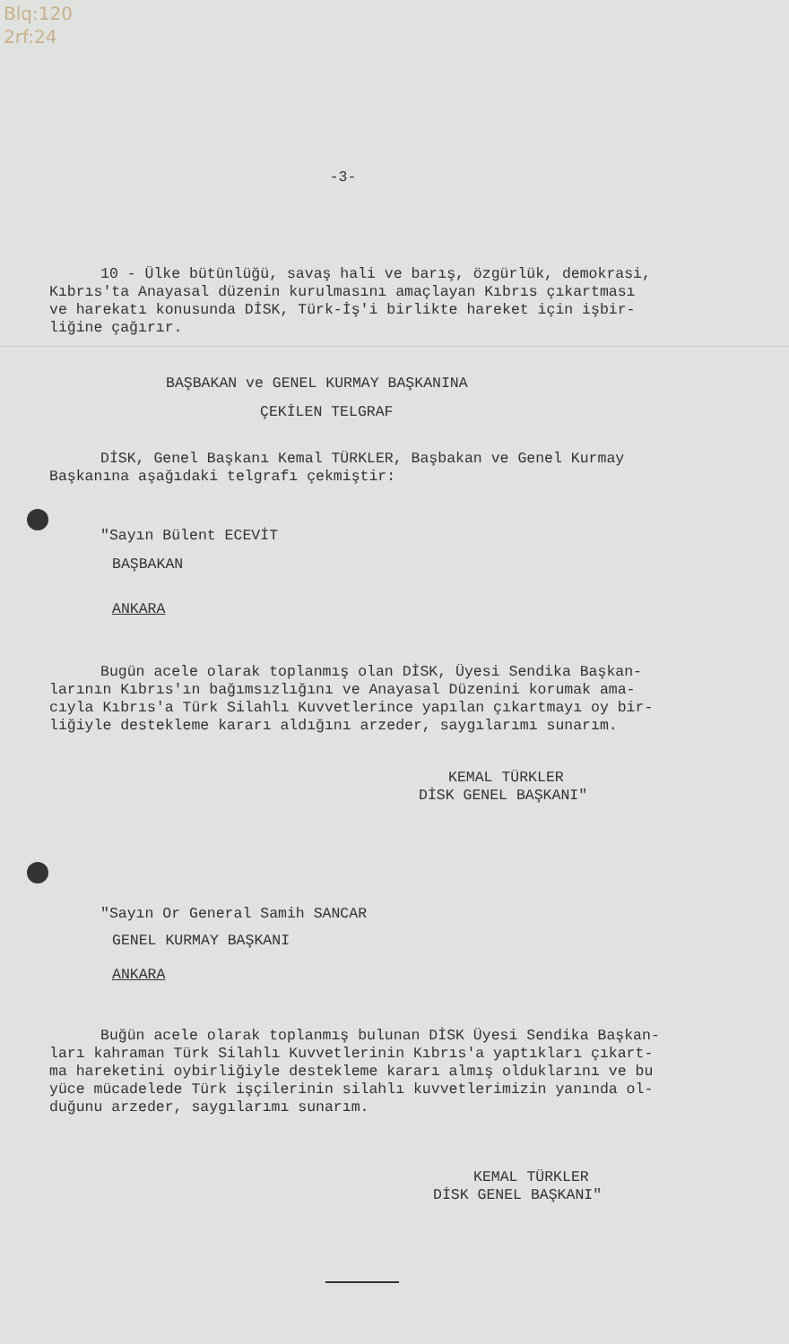Blq:120
2rf:24
-3-
10 - Ülke bütünlüğü, savaş hali ve barış, özgürlük, demokrasi,
Kıbrıs'ta Anayasal düzenin kurulmasını amaçlayan Kıbrıs çıkartması
ve harekatı konusunda DİSK, Türk-İş'i birlikte hareket için işbir-
liğine çağırır.
BAŞBAKAN ve GENEL KURMAY BAŞKANINA
ÇEKİLEN TELGRAF
DİSK, Genel Başkanı Kemal TÜRKLER, Başbakan ve Genel Kurmay
Başkanına aşağıdaki telgrafı çekmiştir:
"Sayın Bülent ECEVİT
BAŞBAKAN
ANKARA
Bugün acele olarak toplanmış olan DİSK, Üyesi Sendika Başkan-
larının Kıbrıs'ın bağımsızlığını ve Anayasal Düzenini korumak ama-
cıyla Kıbrıs'a Türk Silahlı Kuvvetlerince yapılan çıkartmayı oy bir-
liğiyle destekleme kararı aldığını arzeder, saygılarımı sunarım.
KEMAL TÜRKLER
DİSK GENEL BAŞKANI"
"Sayın Or General Samih SANCAR
GENEL KURMAY BAŞKANI
ANKARA
Buğün acele olarak toplanmış bulunan DİSK Üyesi Sendika Başkan-
ları kahraman Türk Silahlı Kuvvetlerinin Kıbrıs'a yaptıkları çıkart-
ma hareketini oybirliğiyle destekleme kararı almış olduklarını ve bu
yüce mücadelede Türk işçilerinin silahlı kuvvetlerimizin yanında ol-
duğunu arzeder, saygılarımı sunarım.
KEMAL TÜRKLER
DİSK GENEL BAŞKANI"